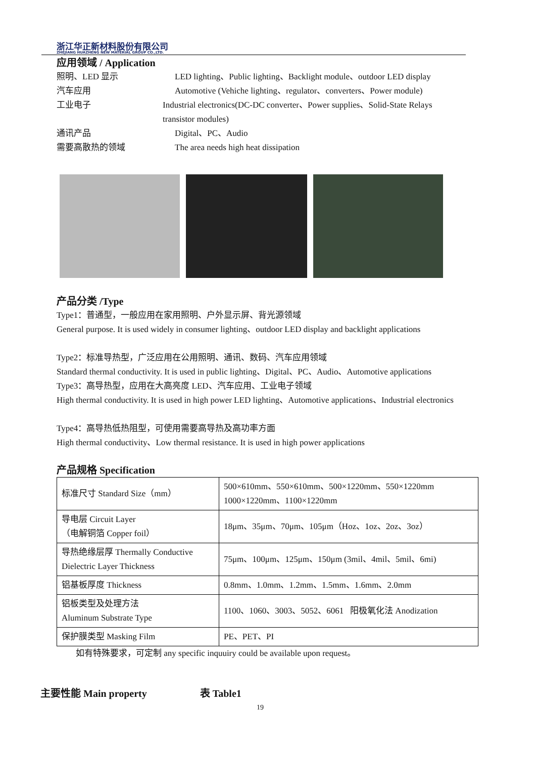浙江华正新材料股份有限公司
ZHEJIANG HUAZHENG NEW MATERIAL GROUP CO.,LTD.
应用领域 / Application
照明、LED 显示 LED lighting、Public lighting、Backlight module、outdoor LED display
汽车应用 Automotive (Vehiche lighting、regulator、converters、Power module)
工业电子 Industrial electronics(DC-DC converter、Power supplies、Solid-State Relays transistor modules)
通讯产品 Digital、PC、Audio
需要高散热的领域 The area needs high heat dissipation
产品分类 /Type
Type1：普通型，一般应用在家用照明、户外显示屏、背光源领域
General purpose. It is used widely in consumer lighting、outdoor LED display and backlight applications
Type2：标准导热型，广泛应用在公用照明、通讯、数码、汽车应用领域
Standard thermal conductivity. It is used in public lighting、Digital、PC、Audio、Automotive applications
Type3：高导热型，应用在大高亮度 LED、汽车应用、工业电子领域
High thermal conductivity. It is used in high power LED lighting、Automotive applications、Industrial electronics
Type4：高导热低热阻型，可使用需要高导热及高功率方面
High thermal conductivity、Low thermal resistance. It is used in high power applications
产品规格 Specification
| 标准尺寸 Standard Size（mm） | 500×610mm、550×610mm、500×1220mm、550×1220mm 1000×1220mm、1100×1220mm |
| 导电层 Circuit Layer （电解铜箔 Copper foil） | 18μm、35μm、70μm、105μm（Hoz、1oz、2oz、3oz） |
| 导热绝缘层厚 Thermally Conductive Dielectric Layer Thickness | 75μm、100μm、125μm、150μm (3mil、4mil、5mil、6mi) |
| 铝基板厚度 Thickness | 0.8mm、1.0mm、1.2mm、1.5mm、1.6mm、2.0mm |
| 铝板类型及处理方法 Aluminum Substrate Type | 1100、1060、3003、5052、6061 阳极氧化法 Anodization |
| 保护膜类型 Masking Film | PE、PET、PI |
如有特殊要求，可定制 any specific inquuiry could be available upon request。
主要性能 Main property 表 Table1
19